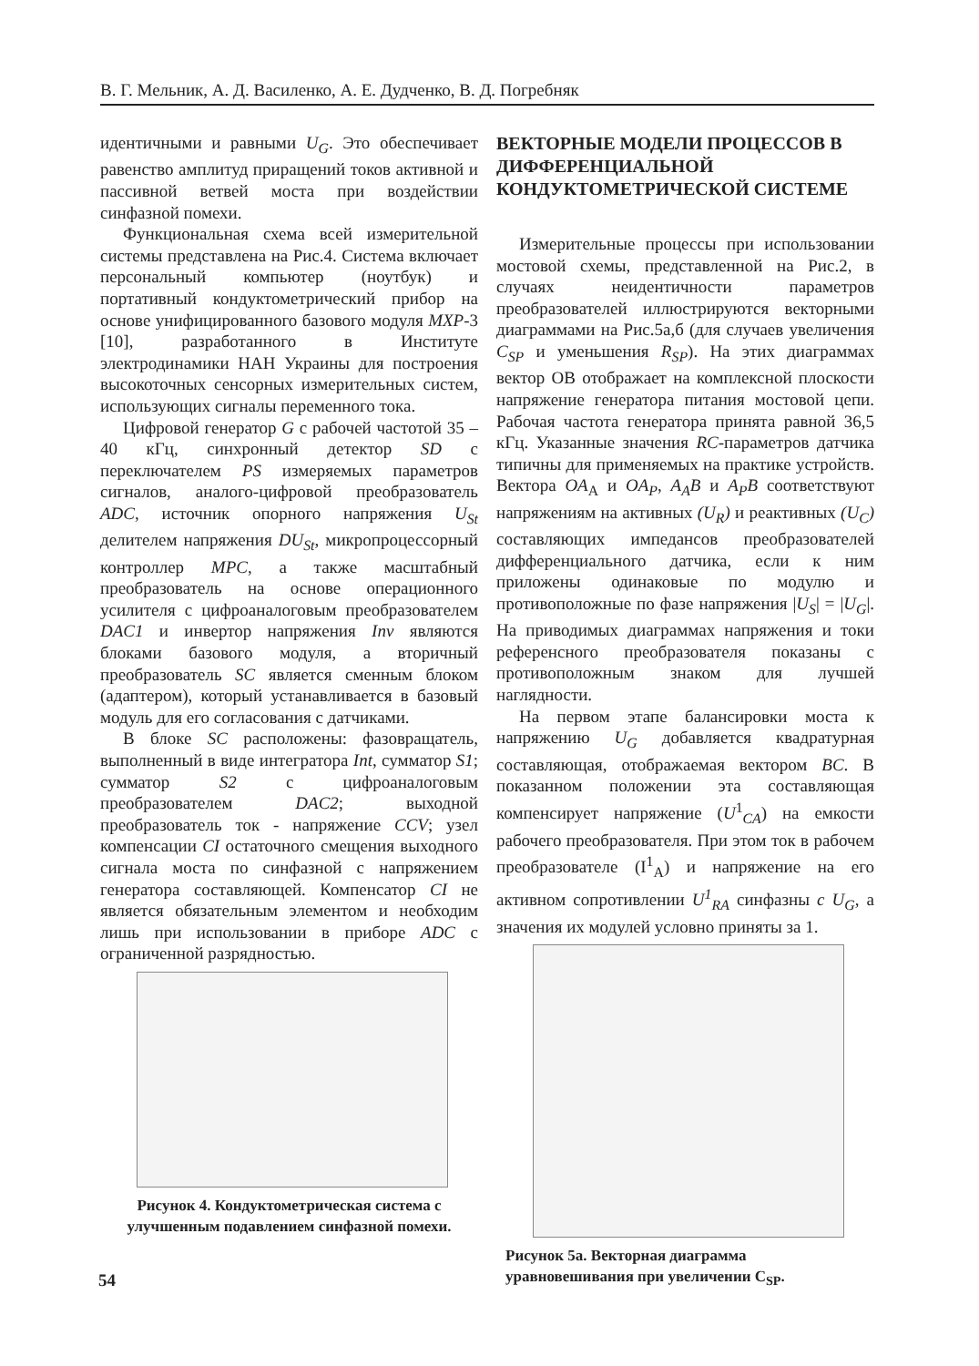В. Г. Мельник, А. Д. Василенко, А. Е. Дудченко, В. Д. Погребняк
идентичными и равными U<sub>G</sub>. Это обеспечивает равенство амплитуд приращений токов активной и пассивной ветвей моста при воздействии синфазной помехи.
Функциональная схема всей измерительной системы представлена на Рис.4. Система включает персональный компьютер (ноутбук) и портативный кондуктометрический прибор на основе унифицированного базового модуля MXP-3 [10], разработанного в Институте электродинамики НАН Украины для построения высокоточных сенсорных измерительных систем, использующих сигналы переменного тока.
Цифровой генератор G с рабочей частотой 35 – 40 кГц, синхронный детектор SD с переключателем PS измеряемых параметров сигналов, аналого-цифровой преобразователь ADC, источник опорного напряжения U<sub>St</sub> делителем напряжения DU<sub>St</sub>, микропроцессорный контроллер MPC, а также масштабный преобразователь на основе операционного усилителя с цифроаналоговым преобразователем DAC1 и инвертор напряжения Inv являются блоками базового модуля, а вторичный преобразователь SC является сменным блоком (адаптером), который устанавливается в базовый модуль для его согласования с датчиками.
В блоке SC расположены: фазовращатель, выполненный в виде интегратора Int, сумматор S1; сумматор S2 с цифроаналоговым преобразователем DAC2; выходной преобразователь ток - напряжение CCV; узел компенсации CI остаточного смещения выходного сигнала моста по синфазной с напряжением генератора составляющей. Компенсатор CI не является обязательным элементом и необходим лишь при использовании в приборе ADC с ограниченной разрядностью.
Рисунок 4. Кондуктометрическая система с улучшенным подавлением синфазной помехи.
ВЕКТОРНЫЕ МОДЕЛИ ПРОЦЕССОВ В ДИФФЕРЕНЦИАЛЬНОЙ КОНДУКТОМЕТРИЧЕСКОЙ СИСТЕМЕ
Измерительные процессы при использовании мостовой схемы, представленной на Рис.2, в случаях неидентичности параметров преобразователей иллюстрируются векторными диаграммами на Рис.5а,б (для случаев увеличения C<sub>SP</sub> и уменьшения R<sub>SP</sub>). На этих диаграммах вектор ОВ отображает на комплексной плоскости напряжение генератора питания мостовой цепи. Рабочая частота генератора принята равной 36,5 кГц. Указанные значения RC-параметров датчика типичны для применяемых на практике устройств. Вектора OA<sub>A</sub> и OA<sub>P</sub>, A<sub>A</sub>B и A<sub>P</sub>B соответствуют напряжениям на активных (U<sub>R</sub>) и реактивных (U<sub>C</sub>) составляющих импедансов преобразователей дифференциального датчика, если к ним приложены одинаковые по модулю и противоположные по фазе напряжения |U<sub>S</sub>| = |U<sub>G</sub>|. На приводимых диаграммах напряжения и токи референсного преобразователя показаны с противоположным знаком для лучшей наглядности.
На первом этапе балансировки моста к напряжению U<sub>G</sub> добавляется квадратурная составляющая, отображаемая вектором BC. В показанном положении эта составляющая компенсирует напряжение (U<sup>1</sup><sub>CA</sub>) на емкости рабочего преобразователя. При этом ток в рабочем преобразователе (I<sup>1</sup><sub>A</sub>) и напряжение на его активном сопротивлении U<sup>1</sup><sub>RA</sub> синфазны с U<sub>G</sub>, а значения их модулей условно приняты за 1.
Рисунок 5а. Векторная диаграмма уравновешивания при увеличении C<sub>SP</sub>.
54